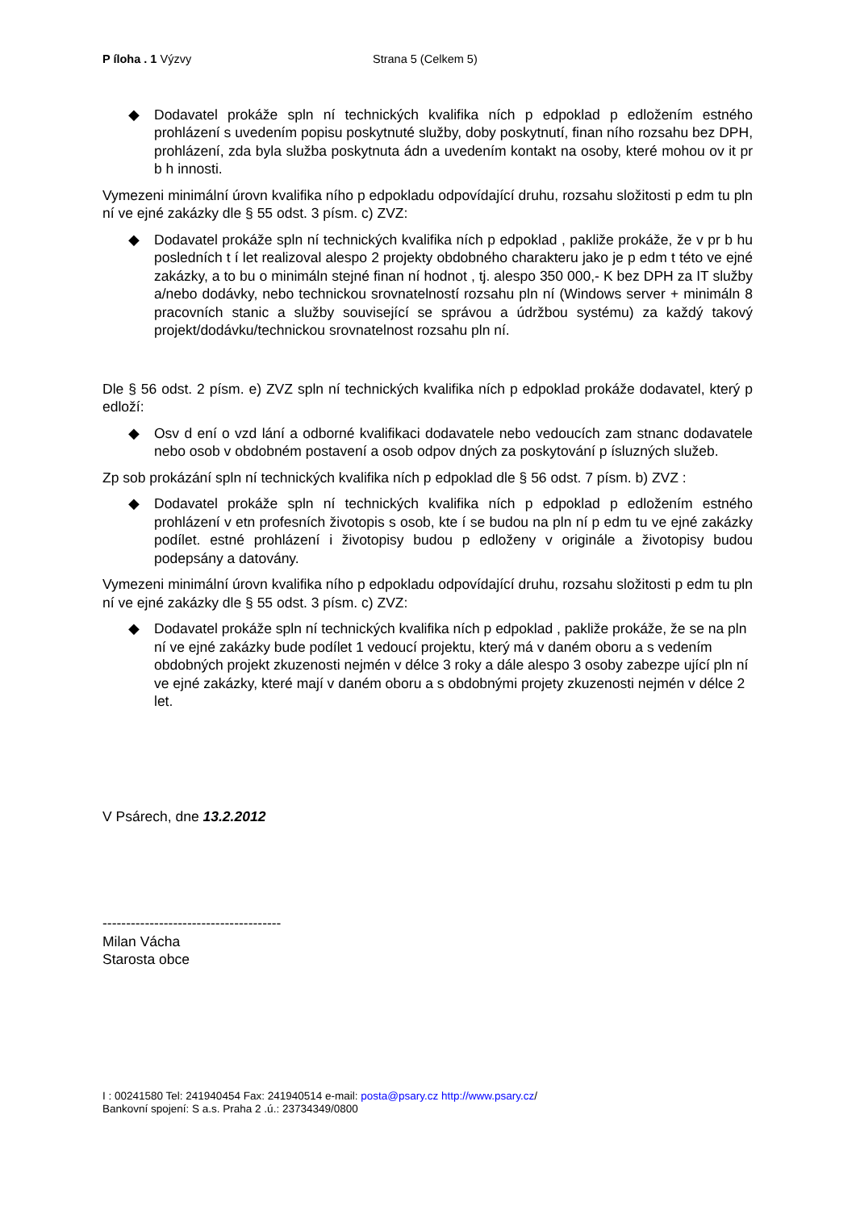P íloha . 1 Výzvy Strana 5 (Celkem 5)
◆ Dodavatel prokáže spln ní technických kvalifika ních p edpoklad p edložením estného prohlázení s uvedením popisu poskytnuté služby, doby poskytnutí, finan ního rozsahu bez DPH, prohlázení, zda byla služba poskytnuta ádn a uvedením kontakt na osoby, které mohou ov it pr b h innosti.
Vymezeni minimální úrovn kvalifika ního p edpokladu odpovídající druhu, rozsahu složitosti p edm tu pln ní ve ejné zakázky dle § 55 odst. 3 písm. c) ZVZ:
◆ Dodavatel prokáže spln ní technických kvalifika ních p edpoklad , pakliže prokáže, že v pr b hu posledních t í let realizoval alespo 2 projekty obdobného charakteru jako je p edm t této ve ejné zakázky, a to bu o minimáln stejné finan ní hodnot , tj. alespo 350 000,- K bez DPH za IT služby a/nebo dodávky, nebo technickou srovnatelností rozsahu pln ní (Windows server + minimáln 8 pracovních stanic a služby související se správou a údržbou systému) za každý takový projekt/dodávku/technickou srovnatelnost rozsahu pln ní.
Dle § 56 odst. 2 písm. e) ZVZ spln ní technických kvalifika ních p edpoklad prokáže dodavatel, který p edloží:
◆ Osv d ení o vzd lání a odborné kvalifikaci dodavatele nebo vedoucích zam stnanc dodavatele nebo osob v obdobném postavení a osob odpov dných za poskytování p ísluzných služeb.
Zp sob prokázání spln ní technických kvalifika ních p edpoklad dle § 56 odst. 7 písm. b) ZVZ :
◆ Dodavatel prokáže spln ní technických kvalifika ních p edpoklad p edložením estného prohlázení v etn profesních životopis s osob, kte í se budou na pln ní p edm tu ve ejné zakázky podílet. estné prohlázení i životopisy budou p edloženy v originále a životopisy budou podepsány a datovány.
Vymezeni minimální úrovn kvalifika ního p edpokladu odpovídající druhu, rozsahu složitosti p edm tu pln ní ve ejné zakázky dle § 55 odst. 3 písm. c) ZVZ:
◆ Dodavatel prokáže spln ní technických kvalifika ních p edpoklad , pakliže prokáže, že se na pln ní ve ejné zakázky bude podílet 1 vedoucí projektu, který má v daném oboru a s vedením obdobných projekt zkuzenosti nejmén v délce 3 roky a dále alespo 3 osoby zabezpe ující pln ní ve ejné zakázky, které mají v daném oboru a s obdobnými projety zkuzenosti nejmén v délce 2 let.
V Psárech, dne 13.2.2012
--------------------------------------
Milan Vácha
Starosta obce
I : 00241580 Tel: 241940454 Fax: 241940514 e-mail: posta@psary.cz http://www.psary.cz/
Bankovní spojení: S a.s. Praha 2 .ú.: 23734349/0800